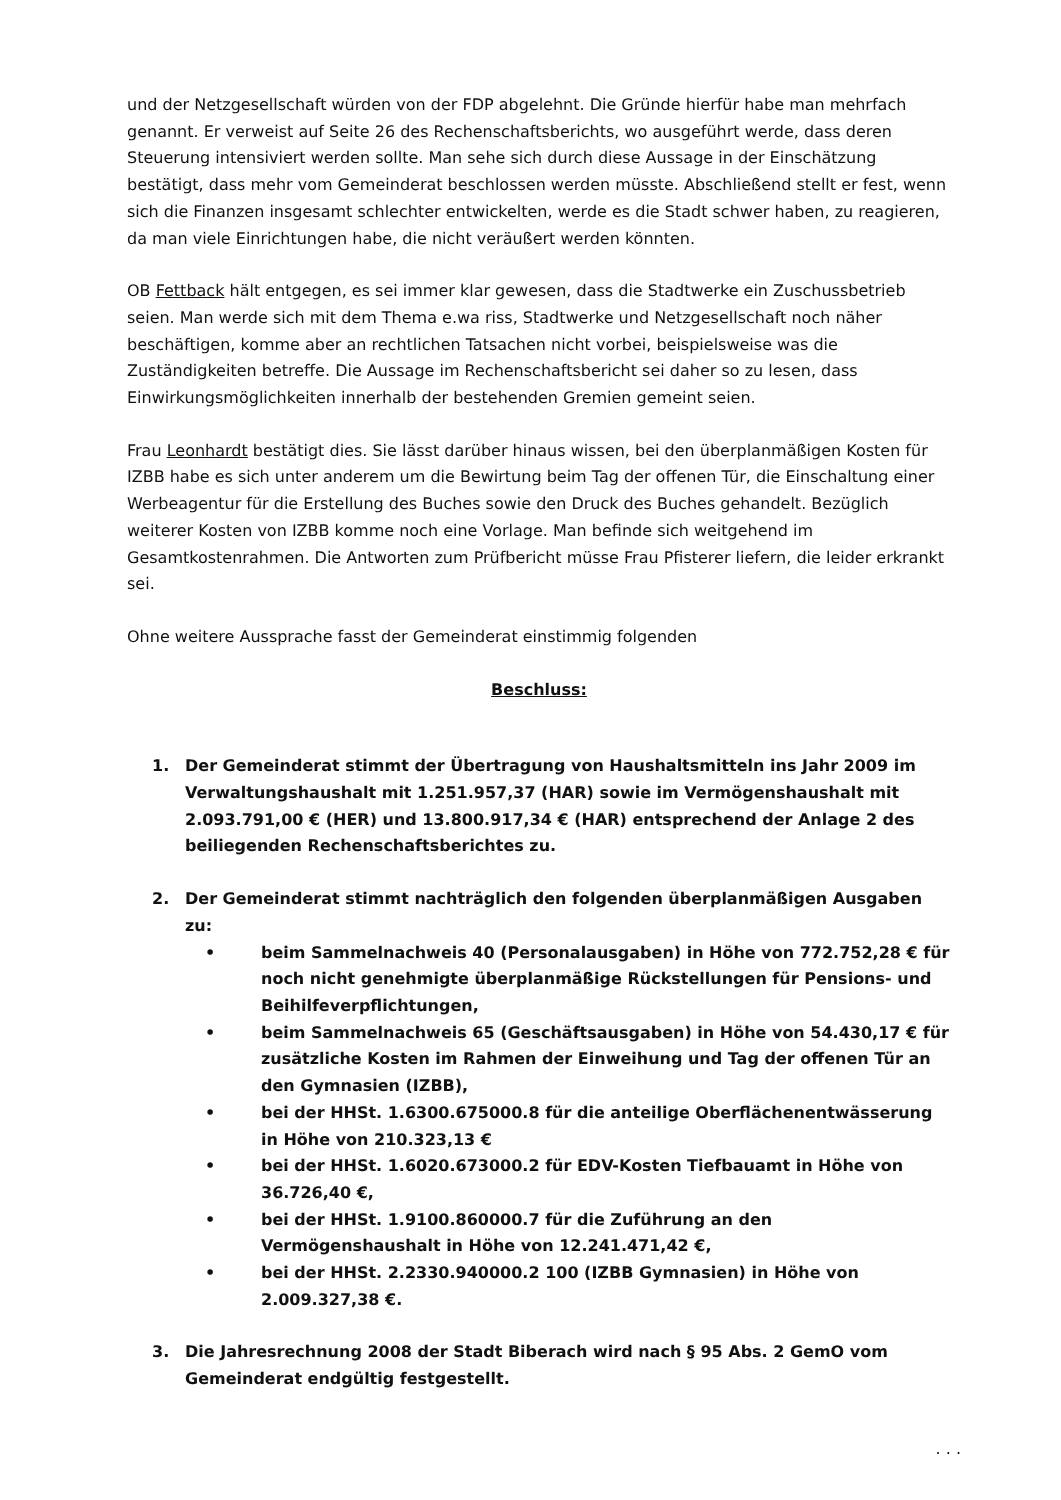und der Netzgesellschaft würden von der FDP abgelehnt. Die Gründe hierfür habe man mehrfach genannt. Er verweist auf Seite 26 des Rechenschaftsberichts, wo ausgeführt werde, dass deren Steuerung intensiviert werden sollte. Man sehe sich durch diese Aussage in der Einschätzung bestätigt, dass mehr vom Gemeinderat beschlossen werden müsste. Abschließend stellt er fest, wenn sich die Finanzen insgesamt schlechter entwickelten, werde es die Stadt schwer haben, zu reagieren, da man viele Einrichtungen habe, die nicht veräußert werden könnten.
OB Fettback hält entgegen, es sei immer klar gewesen, dass die Stadtwerke ein Zuschussbetrieb seien. Man werde sich mit dem Thema e.wa riss, Stadtwerke und Netzgesellschaft noch näher beschäftigen, komme aber an rechtlichen Tatsachen nicht vorbei, beispielsweise was die Zuständigkeiten betreffe. Die Aussage im Rechenschaftsbericht sei daher so zu lesen, dass Einwirkungsmöglichkeiten innerhalb der bestehenden Gremien gemeint seien.
Frau Leonhardt bestätigt dies. Sie lässt darüber hinaus wissen, bei den überplanmäßigen Kosten für IZBB habe es sich unter anderem um die Bewirtung beim Tag der offenen Tür, die Einschaltung einer Werbeagentur für die Erstellung des Buches sowie den Druck des Buches gehandelt. Bezüglich weiterer Kosten von IZBB komme noch eine Vorlage. Man befinde sich weitgehend im Gesamtkostenrahmen. Die Antworten zum Prüfbericht müsse Frau Pfisterer liefern, die leider erkrankt sei.
Ohne weitere Aussprache fasst der Gemeinderat einstimmig folgenden
Beschluss:
1. Der Gemeinderat stimmt der Übertragung von Haushaltsmitteln ins Jahr 2009 im Verwaltungshaushalt mit 1.251.957,37 (HAR) sowie im Vermögenshaushalt mit 2.093.791,00 € (HER) und 13.800.917,34 € (HAR) entsprechend der Anlage 2 des beiliegenden Rechenschaftsberichtes zu.
2. Der Gemeinderat stimmt nachträglich den folgenden überplanmäßigen Ausgaben zu:
• beim Sammelnachweis 40 (Personalausgaben) in Höhe von 772.752,28 € für noch nicht genehmigte überplanmäßige Rückstellungen für Pensions- und Beihilfeverpflichtungen,
• beim Sammelnachweis 65 (Geschäftsausgaben) in Höhe von 54.430,17 € für zusätzliche Kosten im Rahmen der Einweihung und Tag der offenen Tür an den Gymnasien (IZBB),
• bei der HHSt. 1.6300.675000.8 für die anteilige Oberflächenentwässerung in Höhe von 210.323,13 €
• bei der HHSt. 1.6020.673000.2 für EDV-Kosten Tiefbauamt in Höhe von 36.726,40 €,
• bei der HHSt. 1.9100.860000.7 für die Zuführung an den Vermögenshaushalt in Höhe von 12.241.471,42 €,
• bei der HHSt. 2.2330.940000.2 100 (IZBB Gymnasien) in Höhe von 2.009.327,38 €.
3. Die Jahresrechnung 2008 der Stadt Biberach wird nach § 95 Abs. 2 GemO vom Gemeinderat endgültig festgestellt.
. . .